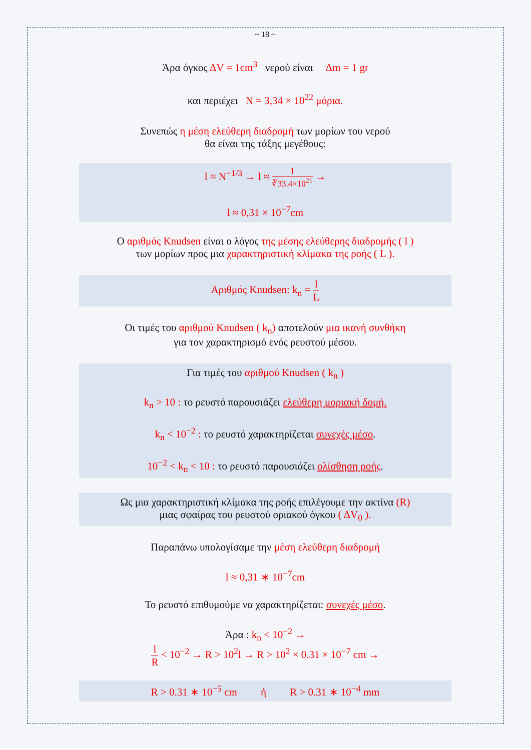~ 18 ~
Άρα όγκος ΔV = 1cm<sup>3</sup> νερού είναι Δm = 1 gr
και περιέχει N = 3,34 × 10<sup>22</sup> μόρια.
Συνεπώς η μέση ελεύθερη διαδρομή των μορίων του νερού
θα είναι της τάξης μεγέθους:
l ≈ N<sup>−1/3</sup> → l ≈ 1 ∛33.4×10<sup>21</sup> →
l ≈ 0,31 × 10<sup>−7</sup>cm
Ο αριθμός Knudsen είναι ο λόγος της μέσης ελεύθερης διαδρομής ( l )
των μορίων προς μια χαρακτηριστική κλίμακα της ροής ( L ).
Αριθμός Knudsen: k<sub>n</sub> = l L
Οι τιμές του αριθμού Knudsen ( k<sub>n</sub>) αποτελούν μια ικανή συνθήκη
για τον χαρακτηρισμό ενός ρευστού μέσου.
Για τιμές του αριθμού Knudsen ( k<sub>n</sub> )
k<sub>n</sub> > 10 : το ρευστό παρουσιάζει ελεύθερη μοριακή δομή.
k<sub>n</sub> < 10<sup>−2</sup> : το ρευστό χαρακτηρίζεται συνεχές μέσο.
10<sup>−2</sup> < k<sub>n</sub> < 10 : το ρευστό παρουσιάζει ολίσθηση ροής.
Ως μια χαρακτηριστική κλίμακα της ροής επιλέγουμε την ακτίνα (R)
μιας σφαίρας του ρευστού οριακού όγκου ( ΔV<sub>0</sub> ).
Παραπάνω υπολογίσαμε την μέση ελεύθερη διαδρομή
l ≈ 0,31 ∗ 10<sup>−7</sup>cm
Το ρευστό επιθυμούμε να χαρακτηρίζεται: συνεχές μέσο.
Άρα : k<sub>n</sub> < 10<sup>−2</sup> →
l R < 10<sup>−2</sup> → R > 10<sup>2</sup>l → R > 10<sup>2</sup> × 0.31 × 10<sup>−7</sup> cm →
R > 0.31 ∗ 10<sup>−5</sup> cm ή R > 0.31 ∗ 10<sup>−4</sup> mm